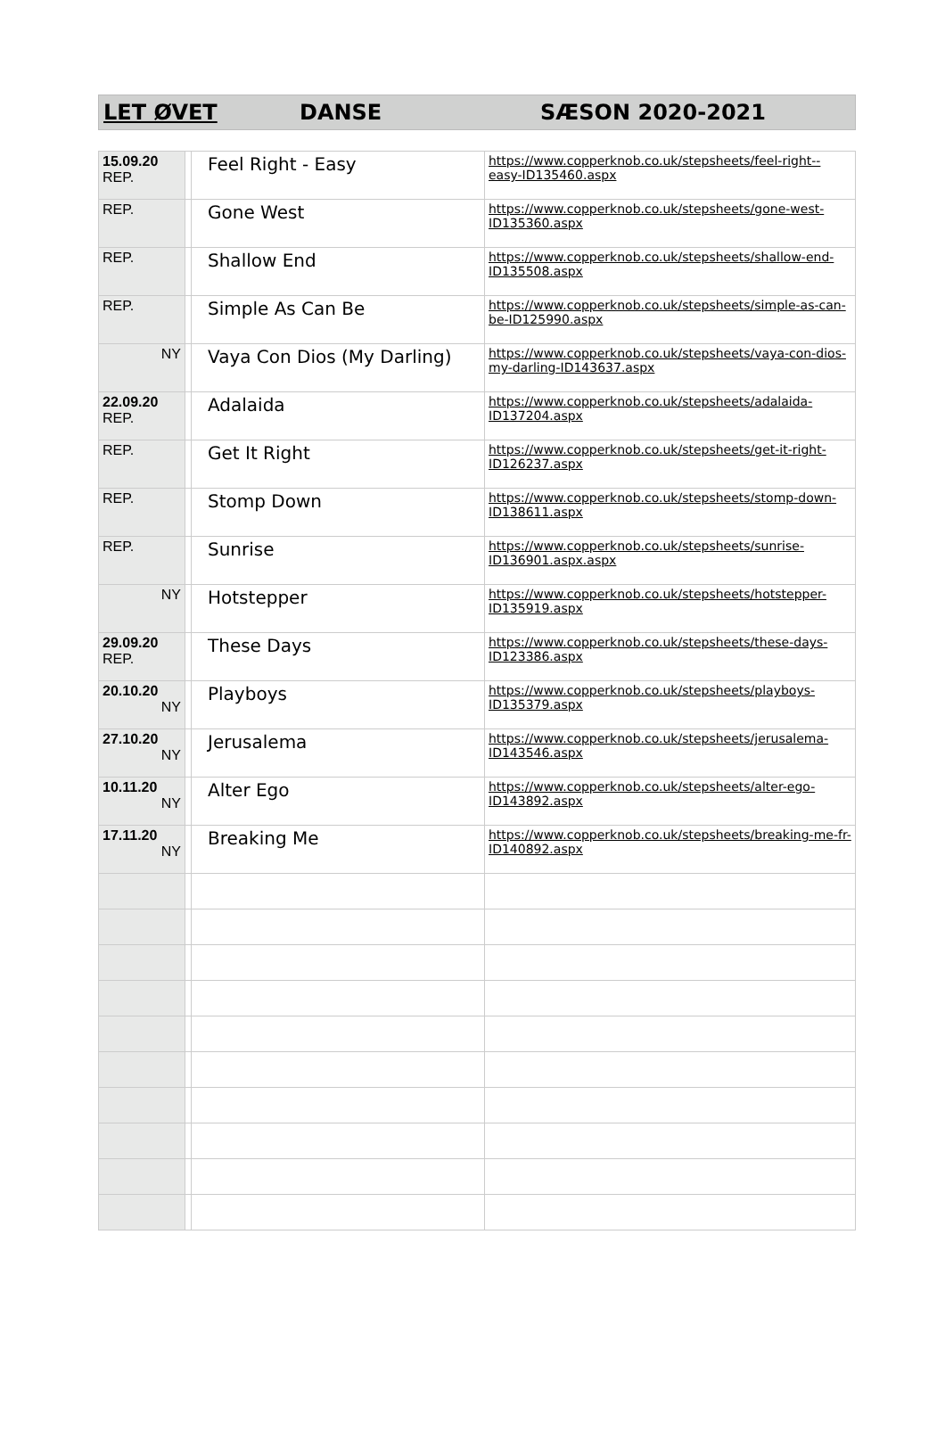LET ØVET DANSE SÆSON 2020-2021
| 15.09.20 REP. | | Feel Right - Easy | https://www.copperknob.co.uk/stepsheets/feel-right--easy-ID135460.aspx |
| REP. | | Gone West | https://www.copperknob.co.uk/stepsheets/gone-west-ID135360.aspx |
| REP. | | Shallow End | https://www.copperknob.co.uk/stepsheets/shallow-end-ID135508.aspx |
| REP. | | Simple As Can Be | https://www.copperknob.co.uk/stepsheets/simple-as-can-be-ID125990.aspx |
| NY | | Vaya Con Dios (My Darling) | https://www.copperknob.co.uk/stepsheets/vaya-con-dios-my-darling-ID143637.aspx |
| 22.09.20 REP. | | Adalaida | https://www.copperknob.co.uk/stepsheets/adalaida-ID137204.aspx |
| REP. | | Get It Right | https://www.copperknob.co.uk/stepsheets/get-it-right-ID126237.aspx |
| REP. | | Stomp Down | https://www.copperknob.co.uk/stepsheets/stomp-down-ID138611.aspx |
| REP. | | Sunrise | https://www.copperknob.co.uk/stepsheets/sunrise-ID136901.aspx.aspx |
| NY | | Hotstepper | https://www.copperknob.co.uk/stepsheets/hotstepper-ID135919.aspx |
| 29.09.20 REP. | | These Days | https://www.copperknob.co.uk/stepsheets/these-days-ID123386.aspx |
| 20.10.20 NY | | Playboys | https://www.copperknob.co.uk/stepsheets/playboys-ID135379.aspx |
| 27.10.20 NY | | Jerusalema | https://www.copperknob.co.uk/stepsheets/jerusalema-ID143546.aspx |
| 10.11.20 NY | | Alter Ego | https://www.copperknob.co.uk/stepsheets/alter-ego-ID143892.aspx |
| 17.11.20 NY | | Breaking Me | https://www.copperknob.co.uk/stepsheets/breaking-me-fr-ID140892.aspx |